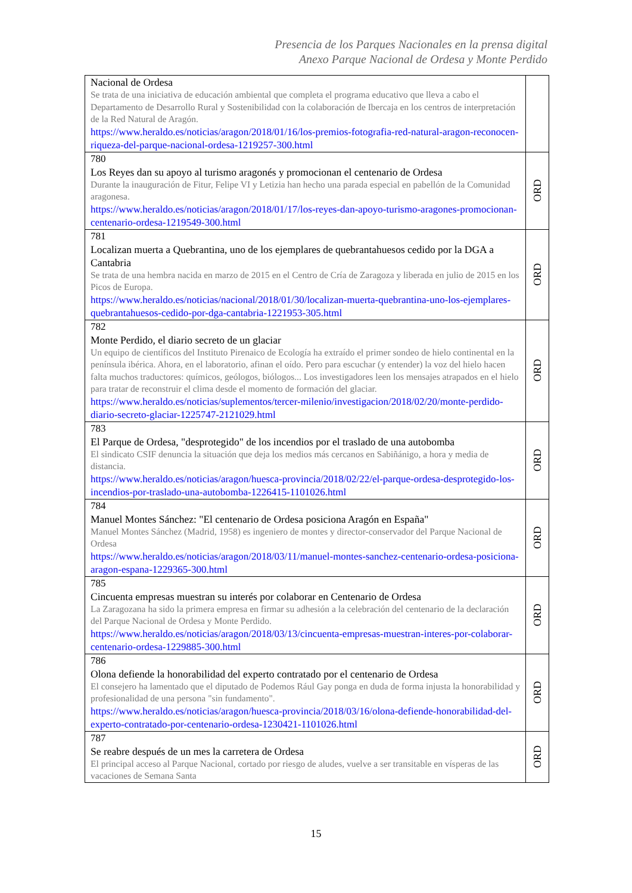Presencia de los Parques Nacionales en la prensa digital
Anexo Parque Nacional de Ordesa y Monte Perdido
| Nacional de Ordesa Se trata de una iniciativa de educación ambiental que completa el programa educativo que lleva a cabo el Departamento de Desarrollo Rural y Sostenibilidad con la colaboración de Ibercaja en los centros de interpretación de la Red Natural de Aragón. https://www.heraldo.es/noticias/aragon/2018/01/16/los-premios-fotografia-red-natural-aragon-reconocen-riqueza-del-parque-nacional-ordesa-1219257-300.html | |
| 780 Los Reyes dan su apoyo al turismo aragonés y promocionan el centenario de Ordesa Durante la inauguración de Fitur, Felipe VI y Letizia han hecho una parada especial en pabellón de la Comunidad aragonesa. https://www.heraldo.es/noticias/aragon/2018/01/17/los-reyes-dan-apoyo-turismo-aragones-promocionan-centenario-ordesa-1219549-300.html | ORD |
| 781 Localizan muerta a Quebrantina, uno de los ejemplares de quebrantahuesos cedido por la DGA a Cantabria Se trata de una hembra nacida en marzo de 2015 en el Centro de Cría de Zaragoza y liberada en julio de 2015 en los Picos de Europa. https://www.heraldo.es/noticias/nacional/2018/01/30/localizan-muerta-quebrantina-uno-los-ejemplares-quebrantahuesos-cedido-por-dga-cantabria-1221953-305.html | ORD |
| 782 Monte Perdido, el diario secreto de un glaciar Un equipo de científicos del Instituto Pirenaico de Ecología ha extraído el primer sondeo de hielo continental en la península ibérica. Ahora, en el laboratorio, afinan el oído. Pero para escuchar (y entender) la voz del hielo hacen falta muchos traductores: químicos, geólogos, biólogos... Los investigadores leen los mensajes atrapados en el hielo para tratar de reconstruir el clima desde el momento de formación del glaciar. https://www.heraldo.es/noticias/suplementos/tercer-milenio/investigacion/2018/02/20/monte-perdido-diario-secreto-glaciar-1225747-2121029.html | ORD |
| 783 El Parque de Ordesa, "desprotegido" de los incendios por el traslado de una autobomba El sindicato CSIF denuncia la situación que deja los medios más cercanos en Sabiñánigo, a hora y media de distancia. https://www.heraldo.es/noticias/aragon/huesca-provincia/2018/02/22/el-parque-ordesa-desprotegido-los-incendios-por-traslado-una-autobomba-1226415-1101026.html | ORD |
| 784 Manuel Montes Sánchez: "El centenario de Ordesa posiciona Aragón en España" Manuel Montes Sánchez (Madrid, 1958) es ingeniero de montes y director-conservador del Parque Nacional de Ordesa https://www.heraldo.es/noticias/aragon/2018/03/11/manuel-montes-sanchez-centenario-ordesa-posiciona-aragon-espana-1229365-300.html | ORD |
| 785 Cincuenta empresas muestran su interés por colaborar en Centenario de Ordesa La Zaragozana ha sido la primera empresa en firmar su adhesión a la celebración del centenario de la declaración del Parque Nacional de Ordesa y Monte Perdido. https://www.heraldo.es/noticias/aragon/2018/03/13/cincuenta-empresas-muestran-interes-por-colaborar-centenario-ordesa-1229885-300.html | ORD |
| 786 Olona defiende la honorabilidad del experto contratado por el centenario de Ordesa El consejero ha lamentado que el diputado de Podemos Rául Gay ponga en duda de forma injusta la honorabilidad y profesionalidad de una persona "sin fundamento". https://www.heraldo.es/noticias/aragon/huesca-provincia/2018/03/16/olona-defiende-honorabilidad-del-experto-contratado-por-centenario-ordesa-1230421-1101026.html | ORD |
| 787 Se reabre después de un mes la carretera de Ordesa El principal acceso al Parque Nacional, cortado por riesgo de aludes, vuelve a ser transitable en vísperas de las vacaciones de Semana Santa | ORD |
15